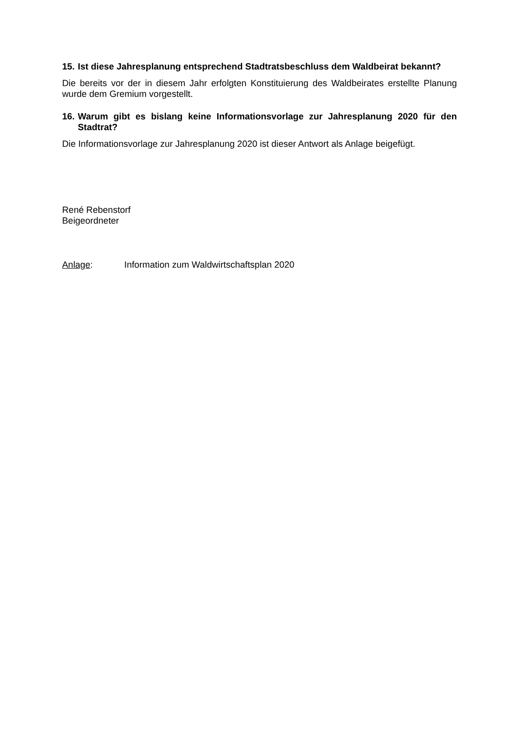15. Ist diese Jahresplanung entsprechend Stadtratsbeschluss dem Waldbeirat bekannt?
Die bereits vor der in diesem Jahr erfolgten Konstituierung des Waldbeirates erstellte Planung wurde dem Gremium vorgestellt.
16. Warum gibt es bislang keine Informationsvorlage zur Jahresplanung 2020 für den Stadtrat?
Die Informationsvorlage zur Jahresplanung 2020 ist dieser Antwort als Anlage beigefügt.
René Rebenstorf
Beigeordneter
Anlage: Information zum Waldwirtschaftsplan 2020